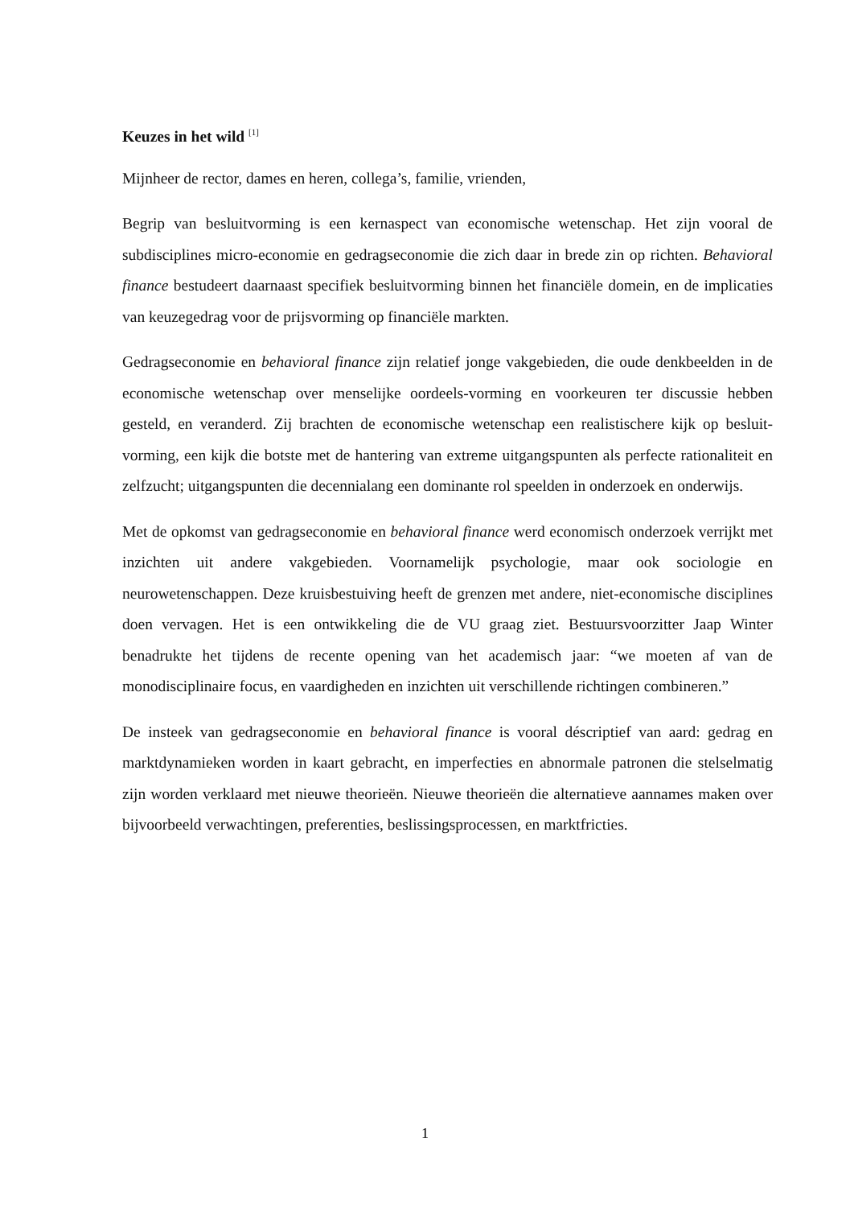Keuzes in het wild <sup>[1]</sup>
Mijnheer de rector, dames en heren, collega’s, familie, vrienden,
Begrip van besluitvorming is een kernaspect van economische wetenschap. Het zijn vooral de subdisciplines micro-economie en gedragseconomie die zich daar in brede zin op richten. Behavioral finance bestudeert daarnaast specifiek besluitvorming binnen het financiële domein, en de implicaties van keuzegedrag voor de prijsvorming op financiële markten.
Gedragseconomie en behavioral finance zijn relatief jonge vakgebieden, die oude denkbeelden in de economische wetenschap over menselijke oordeels-vorming en voorkeuren ter discussie hebben gesteld, en veranderd. Zij brachten de economische wetenschap een realistischere kijk op besluit-vorming, een kijk die botste met de hantering van extreme uitgangspunten als perfecte rationaliteit en zelfzucht; uitgangspunten die decennialang een dominante rol speelden in onderzoek en onderwijs.
Met de opkomst van gedragseconomie en behavioral finance werd economisch onderzoek verrijkt met inzichten uit andere vakgebieden. Voornamelijk psychologie, maar ook sociologie en neurowetenschappen. Deze kruisbestuiving heeft de grenzen met andere, niet-economische disciplines doen vervagen. Het is een ontwikkeling die de VU graag ziet. Bestuursvoorzitter Jaap Winter benadrukte het tijdens de recente opening van het academisch jaar: “we moeten af van de monodisciplinaire focus, en vaardigheden en inzichten uit verschillende richtingen combineren.”
De insteek van gedragseconomie en behavioral finance is vooral déscriptief van aard: gedrag en marktdynamieken worden in kaart gebracht, en imperfecties en abnormale patronen die stelselmatig zijn worden verklaard met nieuwe theorieën. Nieuwe theorieën die alternatieve aannames maken over bijvoorbeeld verwachtingen, preferenties, beslissingsprocessen, en marktfricties.
1